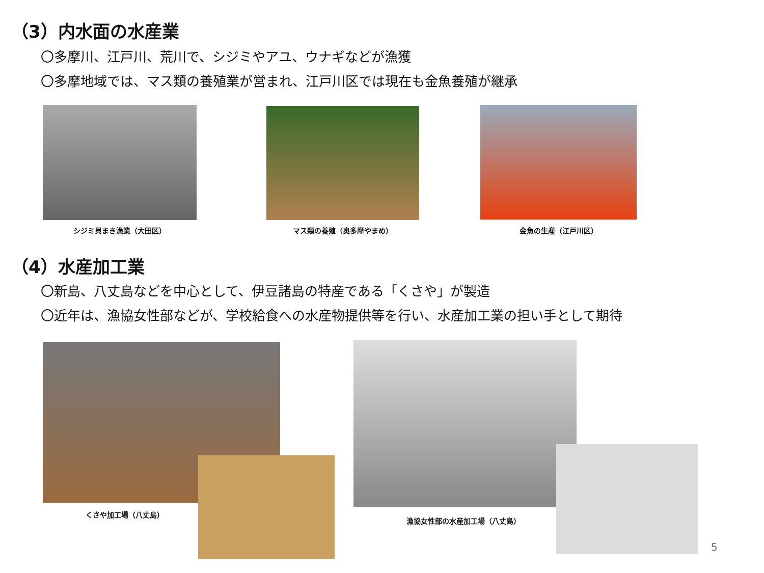（3）内水面の水産業
〇多摩川、江戸川、荒川で、シジミやアユ、ウナギなどが漁獲
〇多摩地域では、マス類の養殖業が営まれ、江戸川区では現在も金魚養殖が継承
シジミ貝まき漁業（大田区） マス類の養殖（奥多摩やまめ） 金魚の生産（江戸川区）
（4）水産加工業
〇新島、八丈島などを中心として、伊豆諸島の特産である「くさや」が製造
〇近年は、漁協女性部などが、学校給食への水産物提供等を行い、水産加工業の担い手として期待
くさや加工場（八丈島）
漁協女性部の水産加工場（八丈島）
5